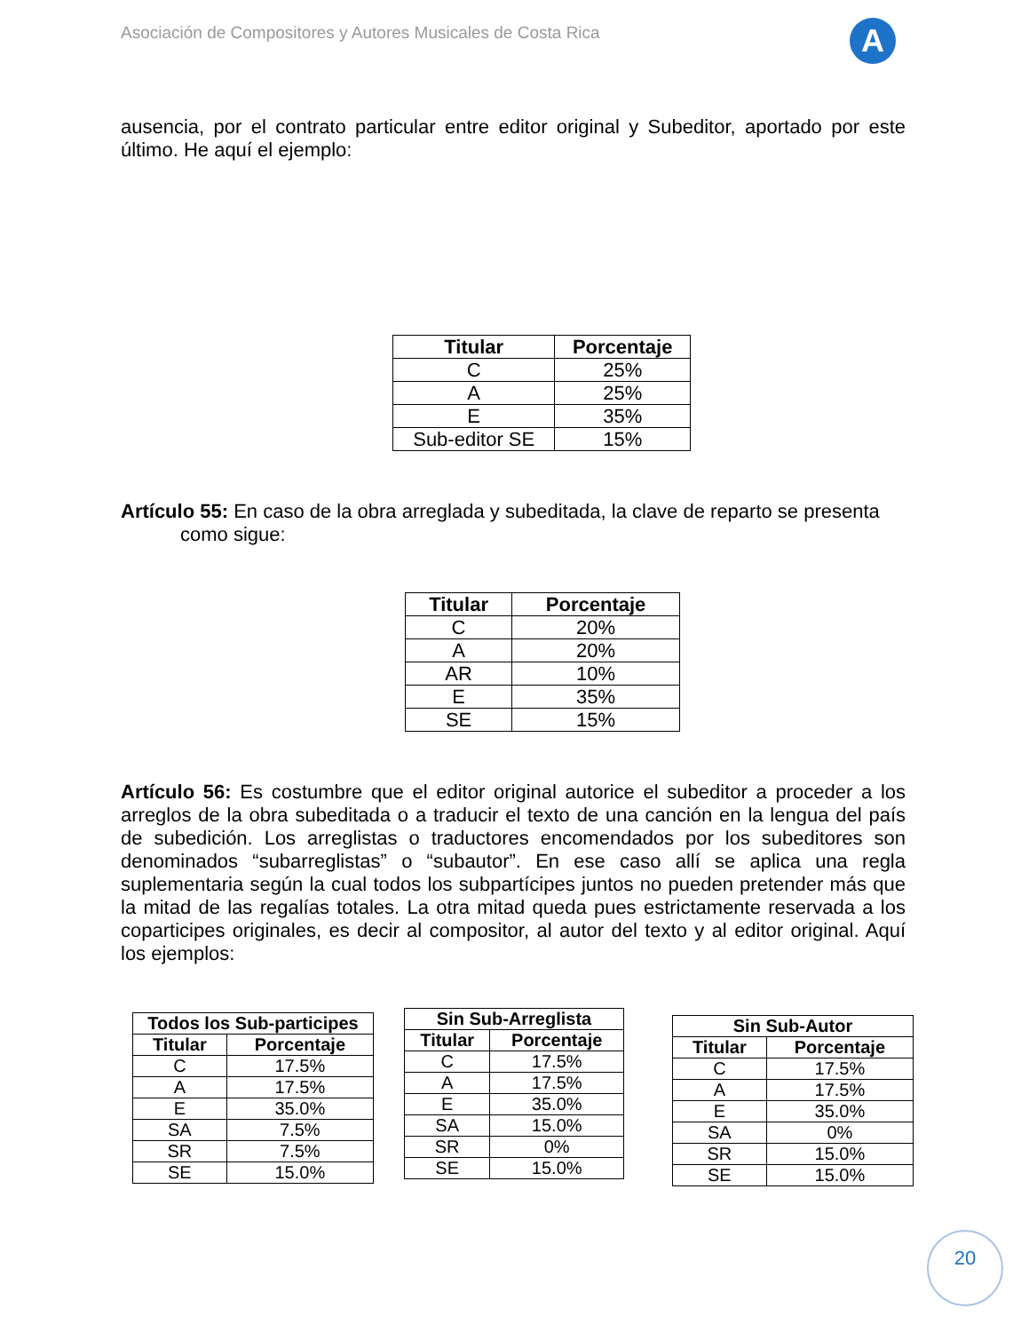Asociación de Compositores y Autores Musicales de Costa Rica
A
ausencia, por el contrato particular entre editor original y Subeditor, aportado por este último. He aquí el ejemplo:
| Titular | Porcentaje |
| --- | --- |
| C | 25% |
| A | 25% |
| E | 35% |
| Sub-editor SE | 15% |
Artículo 55: En caso de la obra arreglada y subeditada, la clave de reparto se presenta
como sigue:
| Titular | Porcentaje |
| --- | --- |
| C | 20% |
| A | 20% |
| AR | 10% |
| E | 35% |
| SE | 15% |
Artículo 56: Es costumbre que el editor original autorice el subeditor a proceder a los arreglos de la obra subeditada o a traducir el texto de una canción en la lengua del país de subedición. Los arreglistas o traductores encomendados por los subeditores son denominados “subarreglistas” o “subautor”. En ese caso allí se aplica una regla suplementaria según la cual todos los subpartícipes juntos no pueden pretender más que la mitad de las regalías totales. La otra mitad queda pues estrictamente reservada a los coparticipes originales, es decir al compositor, al autor del texto y al editor original. Aquí los ejemplos:
| Todos los Sub-participes | |
| --- | --- |
| Titular | Porcentaje |
| C | 17.5% |
| A | 17.5% |
| E | 35.0% |
| SA | 7.5% |
| SR | 7.5% |
| SE | 15.0% |
| Sin Sub-Arreglista | |
| --- | --- |
| Titular | Porcentaje |
| C | 17.5% |
| A | 17.5% |
| E | 35.0% |
| SA | 15.0% |
| SR | 0% |
| SE | 15.0% |
| Sin Sub-Autor | |
| --- | --- |
| Titular | Porcentaje |
| C | 17.5% |
| A | 17.5% |
| E | 35.0% |
| SA | 0% |
| SR | 15.0% |
| SE | 15.0% |
20